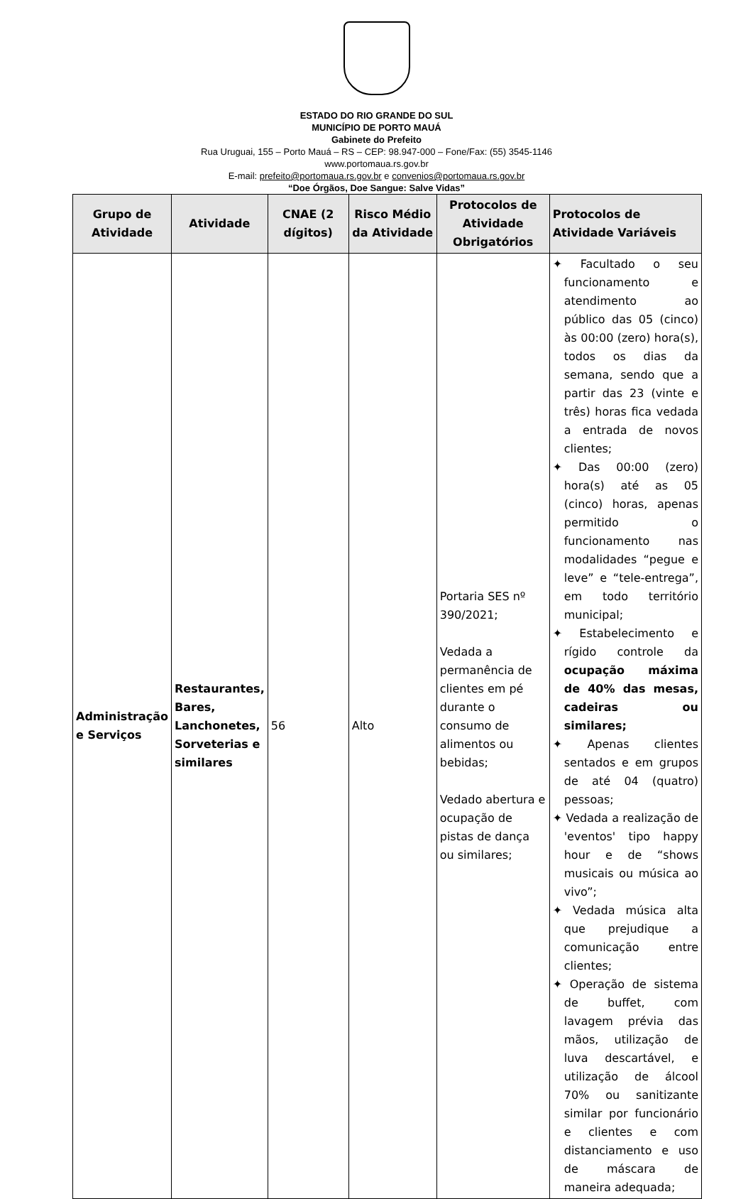ESTADO DO RIO GRANDE DO SUL
MUNICÍPIO DE PORTO MAUÁ
Gabinete do Prefeito
Rua Uruguai, 155 – Porto Mauá – RS – CEP: 98.947-000 – Fone/Fax: (55) 3545-1146
www.portomaua.rs.gov.br
E-mail: prefeito@portomaua.rs.gov.br e convenios@portomaua.rs.gov.br
“Doe Órgãos, Doe Sangue: Salve Vidas”
| Grupo de Atividade | Atividade | CNAE (2 dígitos) | Risco Médio da Atividade | Protocolos de Atividade Obrigatórios | Protocolos de Atividade Variáveis |
| --- | --- | --- | --- | --- | --- |
| Administração e Serviços | Restaurantes, Bares, Lanchonetes, Sorveterias e similares | 56 | Alto | Portaria SES nº 390/2021; Vedada a permanência de clientes em pé durante o consumo de alimentos ou bebidas; Vedado abertura e ocupação de pistas de dança ou similares; | ✦ Facultado o seu funcionamento e atendimento ao público das 05 (cinco) às 00:00 (zero) hora(s), todos os dias da semana, sendo que a partir das 23 (vinte e três) horas fica vedada a entrada de novos clientes; ✦ Das 00:00 (zero) hora(s) até as 05 (cinco) horas, apenas permitido o funcionamento nas modalidades “pegue e leve” e “tele-entrega”, em todo território municipal; ✦ Estabelecimento e rígido controle da ocupação máxima de 40% das mesas, cadeiras ou similares; ✦ Apenas clientes sentados e em grupos de até 04 (quatro) pessoas; ✦ Vedada a realização de 'eventos' tipo happy hour e de “shows musicais ou música ao vivo”; ✦ Vedada música alta que prejudique a comunicação entre clientes; ✦ Operação de sistema de buffet, com lavagem prévia das mãos, utilização de luva descartável, e utilização de álcool 70% ou sanitizante similar por funcionário e clientes e com distanciamento e uso de máscara de maneira adequada; |